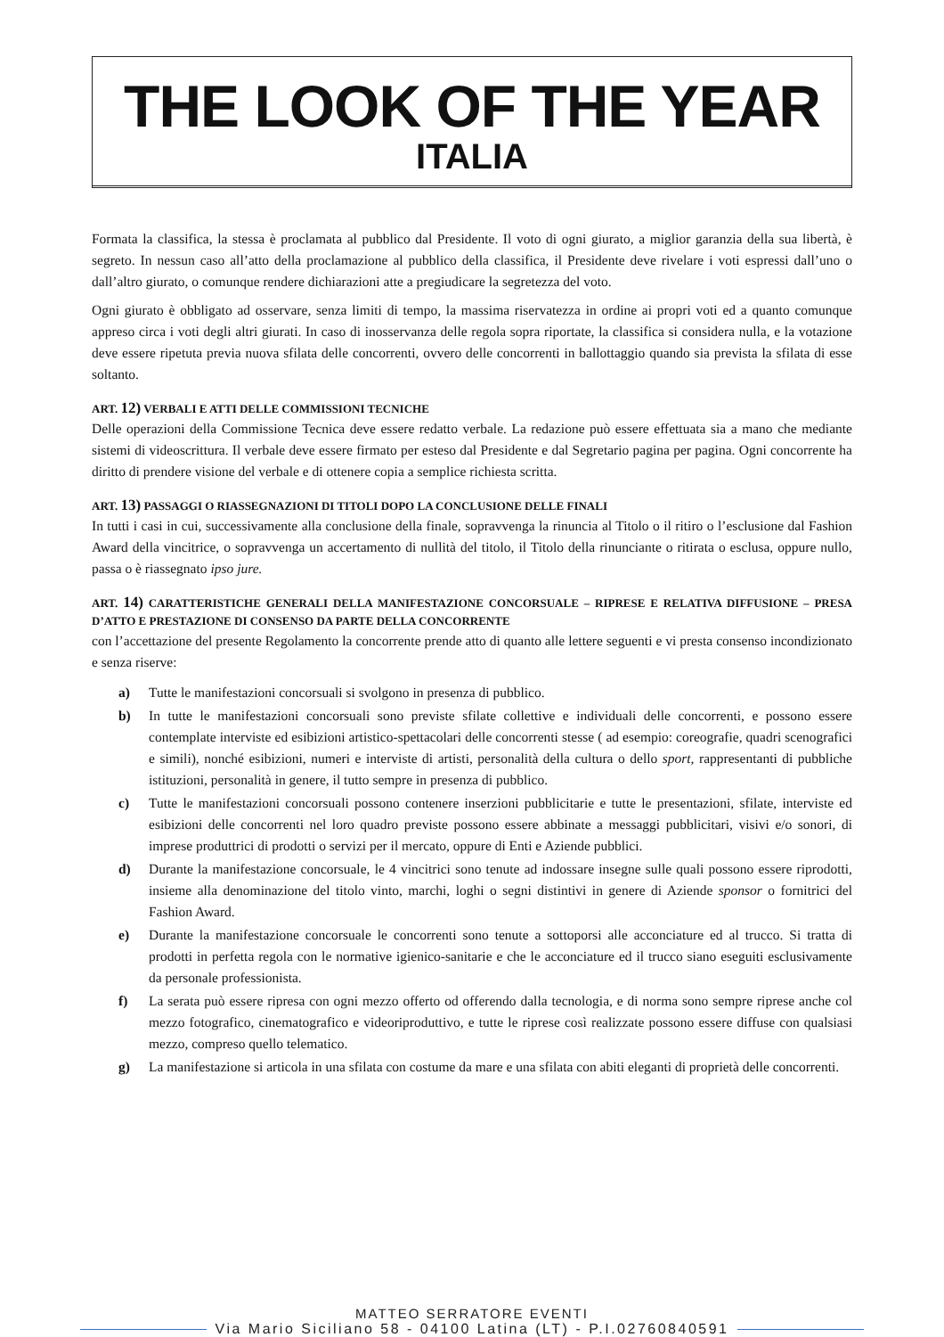THE LOOK OF THE YEAR
ITALIA
Formata la classifica, la stessa è proclamata al pubblico dal Presidente. Il voto di ogni giurato, a miglior garanzia della sua libertà, è segreto. In nessun caso all’atto della proclamazione al pubblico della classifica, il Presidente deve rivelare i voti espressi dall’uno o dall’altro giurato, o comunque rendere dichiarazioni atte a pregiudicare la segretezza del voto.
Ogni giurato è obbligato ad osservare, senza limiti di tempo, la massima riservatezza in ordine ai propri voti ed a quanto comunque appreso circa i voti degli altri giurati. In caso di inosservanza delle regola sopra riportate, la classifica si considera nulla, e la votazione deve essere ripetuta previa nuova sfilata delle concorrenti, ovvero delle concorrenti in ballottaggio quando sia prevista la sfilata di esse soltanto.
ART. 12) VERBALI E ATTI DELLE COMMISSIONI TECNICHE
Delle operazioni della Commissione Tecnica deve essere redatto verbale. La redazione può essere effettuata sia a mano che mediante sistemi di videoscrittura. Il verbale deve essere firmato per esteso dal Presidente e dal Segretario pagina per pagina. Ogni concorrente ha diritto di prendere visione del verbale e di ottenere copia a semplice richiesta scritta.
ART. 13) PASSAGGI O RIASSEGNAZIONI DI TITOLI DOPO LA CONCLUSIONE DELLE FINALI
In tutti i casi in cui, successivamente alla conclusione della finale, sopravvenga la rinuncia al Titolo o il ritiro o l’esclusione dal Fashion Award della vincitrice, o sopravvenga un accertamento di nullità del titolo, il Titolo della rinunciante o ritirata o esclusa, oppure nullo, passa o è riassegnato ipso jure.
ART. 14) CARATTERISTICHE GENERALI DELLA MANIFESTAZIONE CONCORSUALE – RIPRESE E RELATIVA DIFFUSIONE – PRESA D’ATTO E PRESTAZIONE DI CONSENSO DA PARTE DELLA CONCORRENTE
con l’accettazione del presente Regolamento la concorrente prende atto di quanto alle lettere seguenti e vi presta consenso incondizionato e senza riserve:
a) Tutte le manifestazioni concorsuali si svolgono in presenza di pubblico.
b) In tutte le manifestazioni concorsuali sono previste sfilate collettive e individuali delle concorrenti, e possono essere contemplate interviste ed esibizioni artistico-spettacolari delle concorrenti stesse ( ad esempio: coreografie, quadri scenografici e simili), nonché esibizioni, numeri e interviste di artisti, personalità della cultura o dello sport, rappresentanti di pubbliche istituzioni, personalità in genere, il tutto sempre in presenza di pubblico.
c) Tutte le manifestazioni concorsuali possono contenere inserzioni pubblicitarie e tutte le presentazioni, sfilate, interviste ed esibizioni delle concorrenti nel loro quadro previste possono essere abbinate a messaggi pubblicitari, visivi e/o sonori, di imprese produttrici di prodotti o servizi per il mercato, oppure di Enti e Aziende pubblici.
d) Durante la manifestazione concorsuale, le 4 vincitrici sono tenute ad indossare insegne sulle quali possono essere riprodotti, insieme alla denominazione del titolo vinto, marchi, loghi o segni distintivi in genere di Aziende sponsor o fornitrici del Fashion Award.
e) Durante la manifestazione concorsuale le concorrenti sono tenute a sottoporsi alle acconciature ed al trucco. Si tratta di prodotti in perfetta regola con le normative igienico-sanitarie e che le acconciature ed il trucco siano eseguiti esclusivamente da personale professionista.
f) La serata può essere ripresa con ogni mezzo offerto od offerendo dalla tecnologia, e di norma sono sempre riprese anche col mezzo fotografico, cinematografico e videoriproduttivo, e tutte le riprese così realizzate possono essere diffuse con qualsiasi mezzo, compreso quello telematico.
g) La manifestazione si articola in una sfilata con costume da mare e una sfilata con abiti eleganti di proprietà delle concorrenti.
MATTEO SERRATORE EVENTI
Via Mario Siciliano 58 - 04100 Latina (LT) - P.I.02760840591